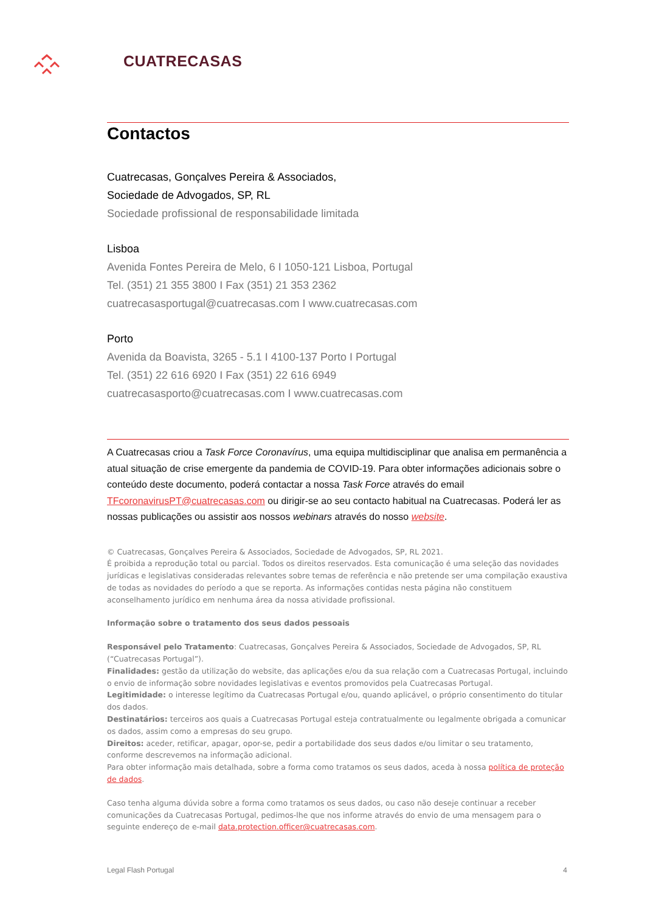CUATRECASAS
Contactos
Cuatrecasas, Gonçalves Pereira & Associados,
Sociedade de Advogados, SP, RL
Sociedade profissional de responsabilidade limitada
Lisboa
Avenida Fontes Pereira de Melo, 6 I 1050-121 Lisboa, Portugal
Tel. (351) 21 355 3800 I Fax (351) 21 353 2362
cuatrecasasportugal@cuatrecasas.com I www.cuatrecasas.com
Porto
Avenida da Boavista, 3265 - 5.1 I 4100-137 Porto I Portugal
Tel. (351) 22 616 6920 I Fax (351) 22 616 6949
cuatrecasasporto@cuatrecasas.com I www.cuatrecasas.com
A Cuatrecasas criou a Task Force Coronavírus, uma equipa multidisciplinar que analisa em permanência a atual situação de crise emergente da pandemia de COVID-19. Para obter informações adicionais sobre o conteúdo deste documento, poderá contactar a nossa Task Force através do email TFcoronavirusPT@cuatrecasas.com ou dirigir-se ao seu contacto habitual na Cuatrecasas. Poderá ler as nossas publicações ou assistir aos nossos webinars através do nosso website.
© Cuatrecasas, Gonçalves Pereira & Associados, Sociedade de Advogados, SP, RL 2021.
É proibida a reprodução total ou parcial. Todos os direitos reservados. Esta comunicação é uma seleção das novidades jurídicas e legislativas consideradas relevantes sobre temas de referência e não pretende ser uma compilação exaustiva de todas as novidades do período a que se reporta. As informações contidas nesta página não constituem aconselhamento jurídico em nenhuma área da nossa atividade profissional.
Informação sobre o tratamento dos seus dados pessoais
Responsável pelo Tratamento: Cuatrecasas, Gonçalves Pereira & Associados, Sociedade de Advogados, SP, RL (“Cuatrecasas Portugal”).
Finalidades: gestão da utilização do website, das aplicações e/ou da sua relação com a Cuatrecasas Portugal, incluindo o envio de informação sobre novidades legislativas e eventos promovidos pela Cuatrecasas Portugal.
Legitimidade: o interesse legítimo da Cuatrecasas Portugal e/ou, quando aplicável, o próprio consentimento do titular dos dados.
Destinatários: terceiros aos quais a Cuatrecasas Portugal esteja contratualmente ou legalmente obrigada a comunicar os dados, assim como a empresas do seu grupo.
Direitos: aceder, retificar, apagar, opor-se, pedir a portabilidade dos seus dados e/ou limitar o seu tratamento, conforme descrevemos na informação adicional.
Para obter informação mais detalhada, sobre a forma como tratamos os seus dados, aceda à nossa política de proteção de dados.
Caso tenha alguma dúvida sobre a forma como tratamos os seus dados, ou caso não deseje continuar a receber comunicações da Cuatrecasas Portugal, pedimos-lhe que nos informe através do envio de uma mensagem para o seguinte endereço de e-mail data.protection.officer@cuatrecasas.com.
Legal Flash Portugal 4